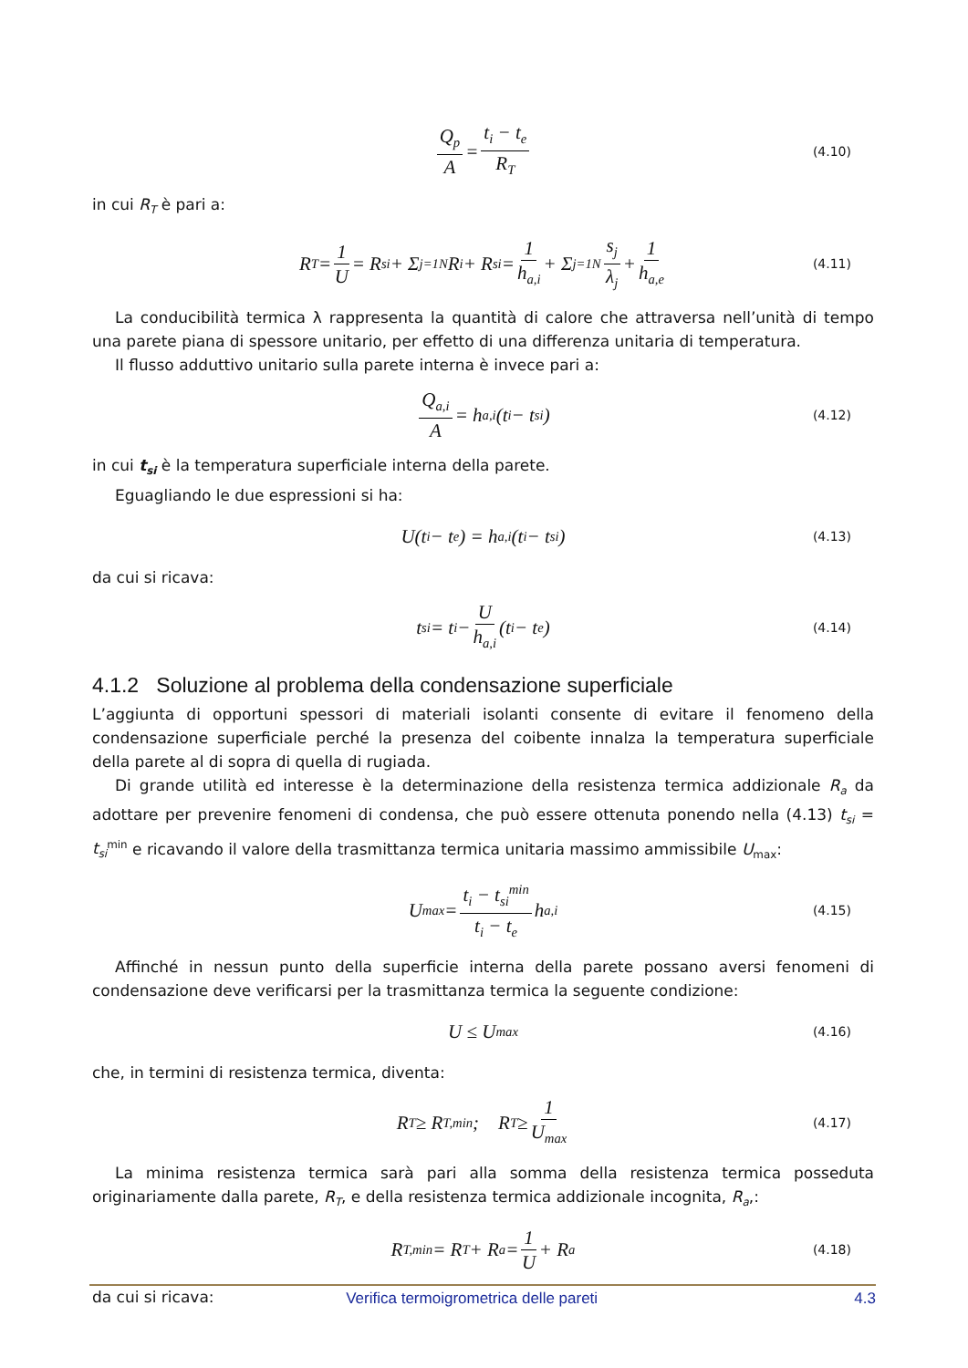Q<sub>p</sub> A = t<sub>i</sub> − t<sub>e</sub> R<sub>T</sub> (4.10)
in cui R<sub>T</sub> è pari a:
R<sub>T</sub> = 1 U = R<sub>si</sub> + Σ<sub>j=1</sub><sup>N</sup> R<sub>i</sub> + R<sub>si</sub> = 1 h<sub>a,i</sub> + Σ<sub>j=1</sub><sup>N</sup> s<sub>j</sub> λ<sub>j</sub> + 1 h<sub>a,e</sub> (4.11)
La conducibilità termica λ rappresenta la quantità di calore che attraversa nell’unità di tempo una parete piana di spessore unitario, per effetto di una differenza unitaria di temperatura.
Il flusso adduttivo unitario sulla parete interna è invece pari a:
Q<sub>a,i</sub> A = h<sub>a,i</sub>(t<sub>i</sub> − t<sub>si</sub>) (4.12)
in cui t<sub>si</sub> è la temperatura superficiale interna della parete.
Eguagliando le due espressioni si ha:
U(t<sub>i</sub> − t<sub>e</sub>) = h<sub>a,i</sub>(t<sub>i</sub> − t<sub>si</sub>) (4.13)
da cui si ricava:
t<sub>si</sub> = t<sub>i</sub> − U h<sub>a,i</sub> (t<sub>i</sub> − t<sub>e</sub>) (4.14)
4.1.2 Soluzione al problema della condensazione superficiale
L’aggiunta di opportuni spessori di materiali isolanti consente di evitare il fenomeno della condensazione superficiale perché la presenza del coibente innalza la temperatura superficiale della parete al di sopra di quella di rugiada.
Di grande utilità ed interesse è la determinazione della resistenza termica addizionale R<sub>a</sub> da adottare per prevenire fenomeni di condensa, che può essere ottenuta ponendo nella (4.13) t<sub>si</sub> = t<sub>si</sub><sup>min</sup> e ricavando il valore della trasmittanza termica unitaria massimo ammissibile U<sub>max</sub>:
U<sub>max</sub> = t<sub>i</sub> − t<sub>si</sub><sup>min</sup> t<sub>i</sub> − t<sub>e</sub> h<sub>a,i</sub> (4.15)
Affinché in nessun punto della superficie interna della parete possano aversi fenomeni di condensazione deve verificarsi per la trasmittanza termica la seguente condizione:
U ≤ U<sub>max</sub> (4.16)
che, in termini di resistenza termica, diventa:
R<sub>T</sub> ≥ R<sub>T,min</sub>; R<sub>T</sub> ≥ 1 U<sub>max</sub> (4.17)
La minima resistenza termica sarà pari alla somma della resistenza termica posseduta originariamente dalla parete, R<sub>T</sub>, e della resistenza termica addizionale incognita, R<sub>a</sub>,:
R<sub>T,min</sub> = R<sub>T</sub> + R<sub>a</sub> = 1 U + R<sub>a</sub> (4.18)
da cui si ricava:
Verifica termoigrometrica delle pareti 4.3